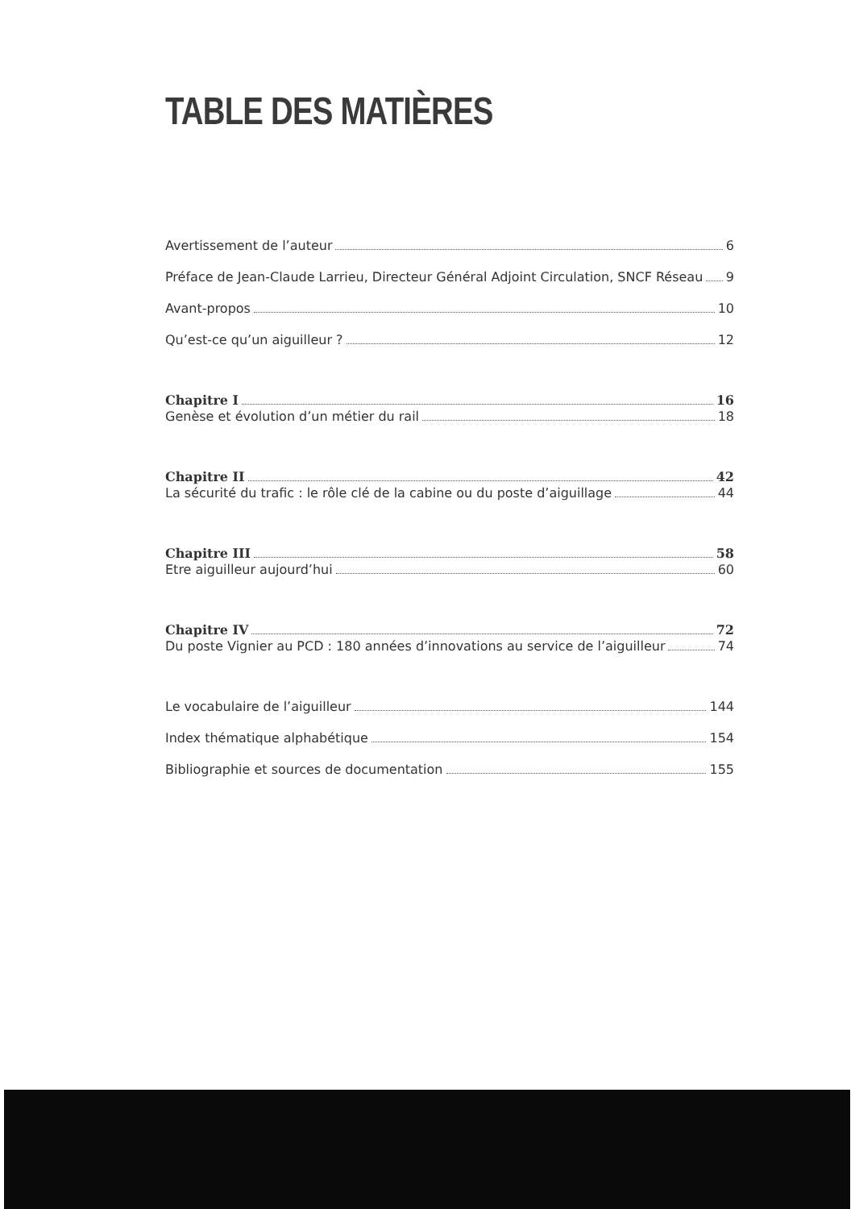TABLE DES MATIÈRES
Avertissement de l’auteur 6
Préface de Jean-Claude Larrieu, Directeur Général Adjoint Circulation, SNCF Réseau 9
Avant-propos 10
Qu’est-ce qu’un aiguilleur ? 12
Chapitre I 16
Genèse et évolution d’un métier du rail 18
Chapitre II 42
La sécurité du trafic : le rôle clé de la cabine ou du poste d’aiguillage 44
Chapitre III 58
Etre aiguilleur aujourd’hui 60
Chapitre IV 72
Du poste Vignier au PCD : 180 années d’innovations au service de l’aiguilleur 74
Le vocabulaire de l’aiguilleur 144
Index thématique alphabétique 154
Bibliographie et sources de documentation 155